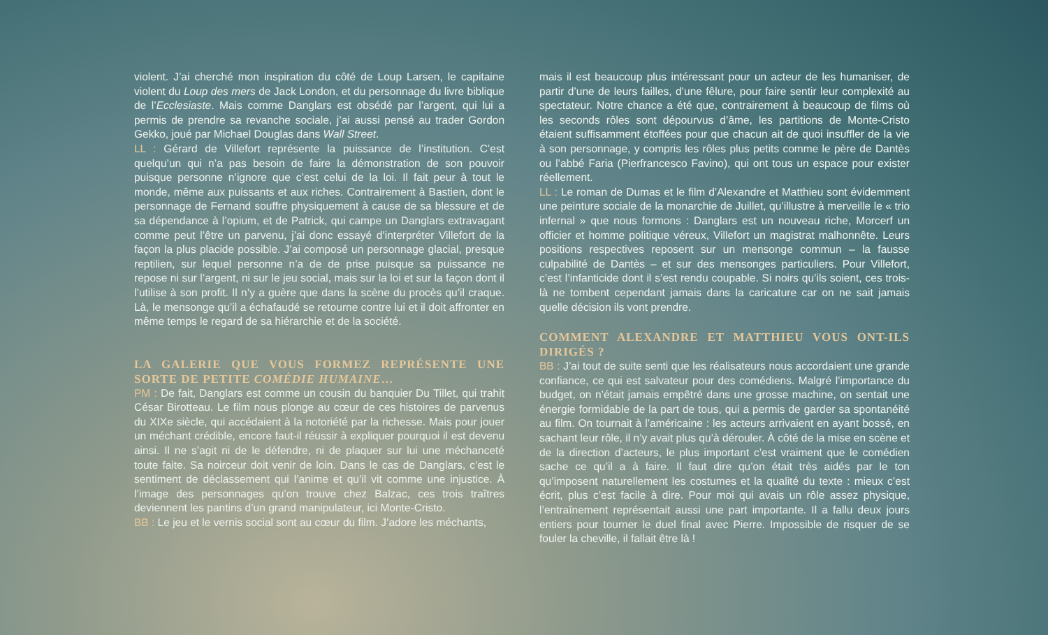violent. J’ai cherché mon inspiration du côté de Loup Larsen, le capitaine violent du Loup des mers de Jack London, et du personnage du livre biblique de l’Ecclesiaste. Mais comme Danglars est obsédé par l’argent, qui lui a permis de prendre sa revanche sociale, j’ai aussi pensé au trader Gordon Gekko, joué par Michael Douglas dans Wall Street.
LL : Gérard de Villefort représente la puissance de l’institution. C’est quelqu’un qui n’a pas besoin de faire la démonstration de son pouvoir puisque personne n’ignore que c’est celui de la loi. Il fait peur à tout le monde, même aux puissants et aux riches. Contrairement à Bastien, dont le personnage de Fernand souffre physiquement à cause de sa blessure et de sa dépendance à l’opium, et de Patrick, qui campe un Danglars extravagant comme peut l’être un parvenu, j’ai donc essayé d’interpréter Villefort de la façon la plus placide possible. J’ai composé un personnage glacial, presque reptilien, sur lequel personne n’a de de prise puisque sa puissance ne repose ni sur l’argent, ni sur le jeu social, mais sur la loi et sur la façon dont il l’utilise à son profit. Il n’y a guère que dans la scène du procès qu’il craque. Là, le mensonge qu’il a échafaudé se retourne contre lui et il doit affronter en même temps le regard de sa hiérarchie et de la société.
LA GALERIE QUE VOUS FORMEZ REPRÉSENTE UNE SORTE DE PETITE COMÉDIE HUMAINE…
PM : De fait, Danglars est comme un cousin du banquier Du Tillet, qui trahit César Birotteau. Le film nous plonge au cœur de ces histoires de parvenus du XIXe siècle, qui accédaient à la notoriété par la richesse. Mais pour jouer un méchant crédible, encore faut-il réussir à expliquer pourquoi il est devenu ainsi. Il ne s’agit ni de le défendre, ni de plaquer sur lui une méchanceté toute faite. Sa noirceur doit venir de loin. Dans le cas de Danglars, c’est le sentiment de déclassement qui l’anime et qu’il vit comme une injustice. À l’image des personnages qu’on trouve chez Balzac, ces trois traîtres deviennent les pantins d’un grand manipulateur, ici Monte-Cristo.
BB : Le jeu et le vernis social sont au cœur du film. J’adore les méchants,
mais il est beaucoup plus intéressant pour un acteur de les humaniser, de partir d’une de leurs failles, d’une fêlure, pour faire sentir leur complexité au spectateur. Notre chance a été que, contrairement à beaucoup de films où les seconds rôles sont dépourvus d’âme, les partitions de Monte-Cristo étaient suffisamment étoffées pour que chacun ait de quoi insuffler de la vie à son personnage, y compris les rôles plus petits comme le père de Dantès ou l’abbé Faria (Pierfrancesco Favino), qui ont tous un espace pour exister réellement.
LL : Le roman de Dumas et le film d’Alexandre et Matthieu sont évidemment une peinture sociale de la monarchie de Juillet, qu’illustre à merveille le « trio infernal » que nous formons : Danglars est un nouveau riche, Morcerf un officier et homme politique véreux, Villefort un magistrat malhonnête. Leurs positions respectives reposent sur un mensonge commun – la fausse culpabilité de Dantès – et sur des mensonges particuliers. Pour Villefort, c’est l’infanticide dont il s’est rendu coupable. Si noirs qu’ils soient, ces trois-là ne tombent cependant jamais dans la caricature car on ne sait jamais quelle décision ils vont prendre.
COMMENT ALEXANDRE ET MATTHIEU VOUS ONT-ILS DIRIGÉS ?
BB : J’ai tout de suite senti que les réalisateurs nous accordaient une grande confiance, ce qui est salvateur pour des comédiens. Malgré l’importance du budget, on n’était jamais empêtré dans une grosse machine, on sentait une énergie formidable de la part de tous, qui a permis de garder sa spontanéité au film. On tournait à l’américaine : les acteurs arrivaient en ayant bossé, en sachant leur rôle, il n’y avait plus qu’à dérouler. À côté de la mise en scène et de la direction d’acteurs, le plus important c’est vraiment que le comédien sache ce qu’il a à faire. Il faut dire qu’on était très aidés par le ton qu’imposent naturellement les costumes et la qualité du texte : mieux c’est écrit, plus c’est facile à dire. Pour moi qui avais un rôle assez physique, l’entraînement représentait aussi une part importante. Il a fallu deux jours entiers pour tourner le duel final avec Pierre. Impossible de risquer de se fouler la cheville, il fallait être là !